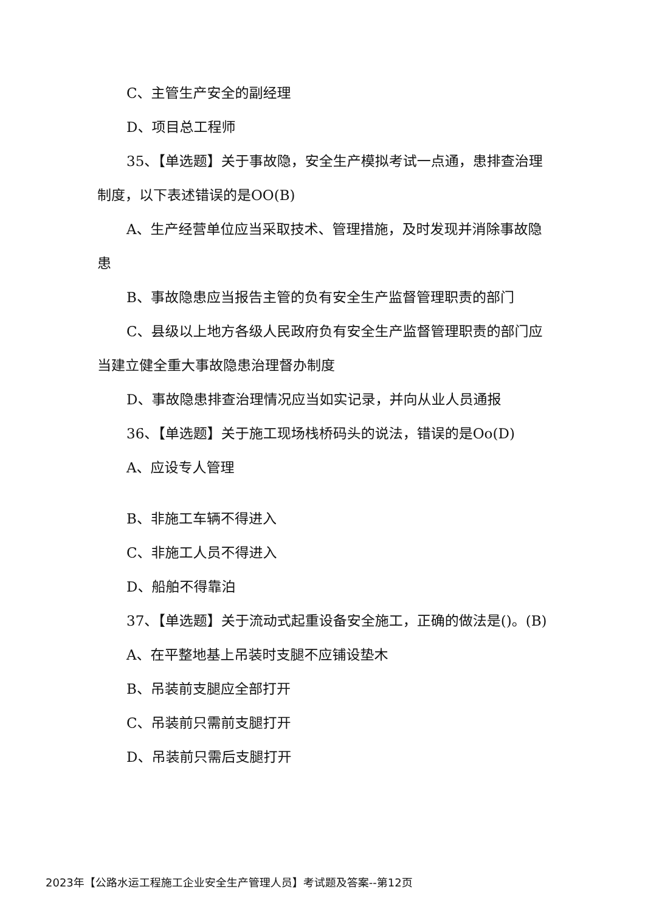C、主管生产安全的副经理
D、项目总工程师
35、【单选题】关于事故隐，安全生产模拟考试一点通，患排查治理制度，以下表述错误的是OO(B)
A、生产经营单位应当采取技术、管理措施，及时发现并消除事故隐患
B、事故隐患应当报告主管的负有安全生产监督管理职责的部门
C、县级以上地方各级人民政府负有安全生产监督管理职责的部门应当建立健全重大事故隐患治理督办制度
D、事故隐患排查治理情况应当如实记录，并向从业人员通报
36、【单选题】关于施工现场栈桥码头的说法，错误的是Oo(D)
A、应设专人管理
B、非施工车辆不得进入
C、非施工人员不得进入
D、船舶不得靠泊
37、【单选题】关于流动式起重设备安全施工，正确的做法是()。(B)
A、在平整地基上吊装时支腿不应铺设垫木
B、吊装前支腿应全部打开
C、吊装前只需前支腿打开
D、吊装前只需后支腿打开
2023年【公路水运工程施工企业安全生产管理人员】考试题及答案--第12页